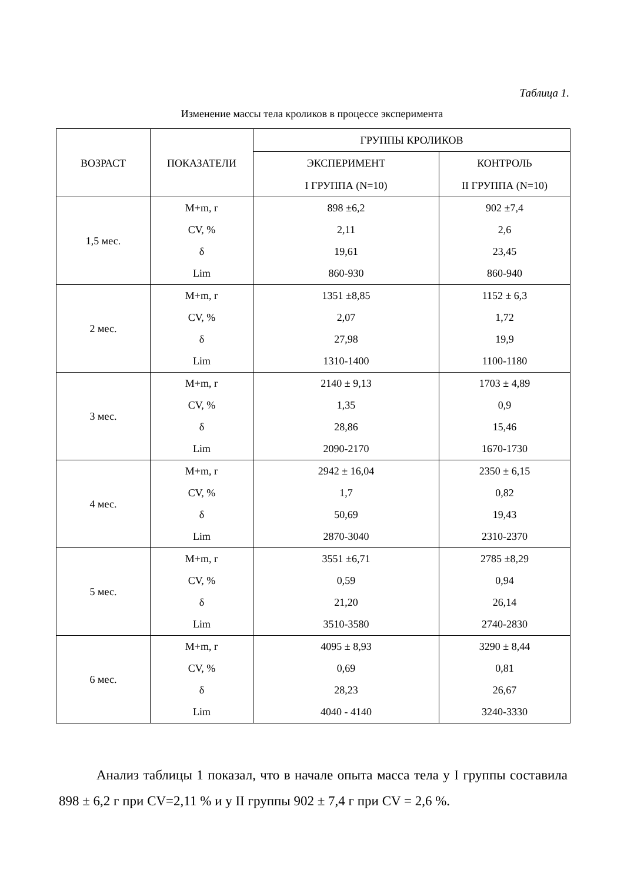Таблица 1.
Изменение массы тела кроликов в процессе эксперимента
| ВОЗРАСТ | ПОКАЗАТЕЛИ | ГРУППЫ КРОЛИКОВ | |
| --- | --- | --- | --- |
| | | ЭКСПЕРИМЕНТ I ГРУППА (N=10) | КОНТРОЛЬ II ГРУППА (N=10) |
| 1,5 мес. | M+m, г CV, % δ Lim | 898 ±6,2 2,11 19,61 860-930 | 902 ±7,4 2,6 23,45 860-940 |
| 2 мес. | M+m, г CV, % δ Lim | 1351 ±8,85 2,07 27,98 1310-1400 | 1152 ± 6,3 1,72 19,9 1100-1180 |
| 3 мес. | M+m, г CV, % δ Lim | 2140 ± 9,13 1,35 28,86 2090-2170 | 1703 ± 4,89 0,9 15,46 1670-1730 |
| 4 мес. | M+m, г CV, % δ Lim | 2942 ± 16,04 1,7 50,69 2870-3040 | 2350 ± 6,15 0,82 19,43 2310-2370 |
| 5 мес. | M+m, г CV, % δ Lim | 3551 ±6,71 0,59 21,20 3510-3580 | 2785 ±8,29 0,94 26,14 2740-2830 |
| 6 мес. | M+m, г CV, % δ Lim | 4095 ± 8,93 0,69 28,23 4040 - 4140 | 3290 ± 8,44 0,81 26,67 3240-3330 |
Анализ таблицы 1 показал, что в начале опыта масса тела у I группы составила 898 ± 6,2 г при CV=2,11 % и у II группы 902 ± 7,4 г при CV = 2,6 %.